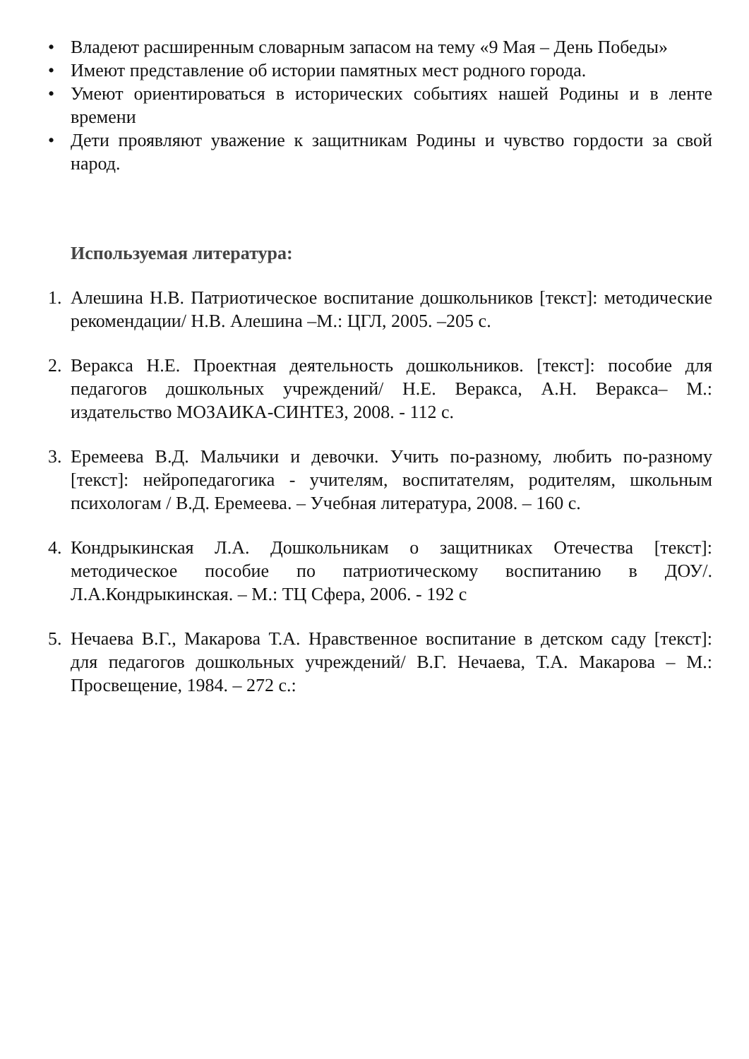•
Владеют расширенным словарным запасом на тему «9 Мая – День Победы»
•
Имеют представление об истории памятных мест родного города.
•
Умеют ориентироваться в исторических событиях нашей Родины и в ленте времени
•
Дети проявляют уважение к защитникам Родины и чувство гордости за свой народ.
Используемая литература:
1.
Алешина Н.В. Патриотическое воспитание дошкольников [текст]: методические рекомендации/ Н.В. Алешина –М.: ЦГЛ, 2005. –205 с.
2.
Веракса Н.Е. Проектная деятельность дошкольников. [текст]: пособие для педагогов дошкольных учреждений/ Н.Е. Веракса, А.Н. Веракса– М.: издательство МОЗАИКА-СИНТЕЗ, 2008. - 112 с.
3.
Еремеева В.Д. Мальчики и девочки. Учить по-разному, любить по-разному [текст]: нейропедагогика - учителям, воспитателям, родителям, школьным психологам / В.Д. Еремеева. – Учебная литература, 2008. – 160 с.
4.
Кондрыкинская Л.А. Дошкольникам о защитниках Отечества [текст]: методическое пособие по патриотическому воспитанию в ДОУ/. Л.А.Кондрыкинская. – М.: ТЦ Сфера, 2006. - 192 с
5.
Нечаева В.Г., Макарова Т.А. Нравственное воспитание в детском саду [текст]: для педагогов дошкольных учреждений/ В.Г. Нечаева, Т.А. Макарова – М.: Просвещение, 1984. – 272 с.: